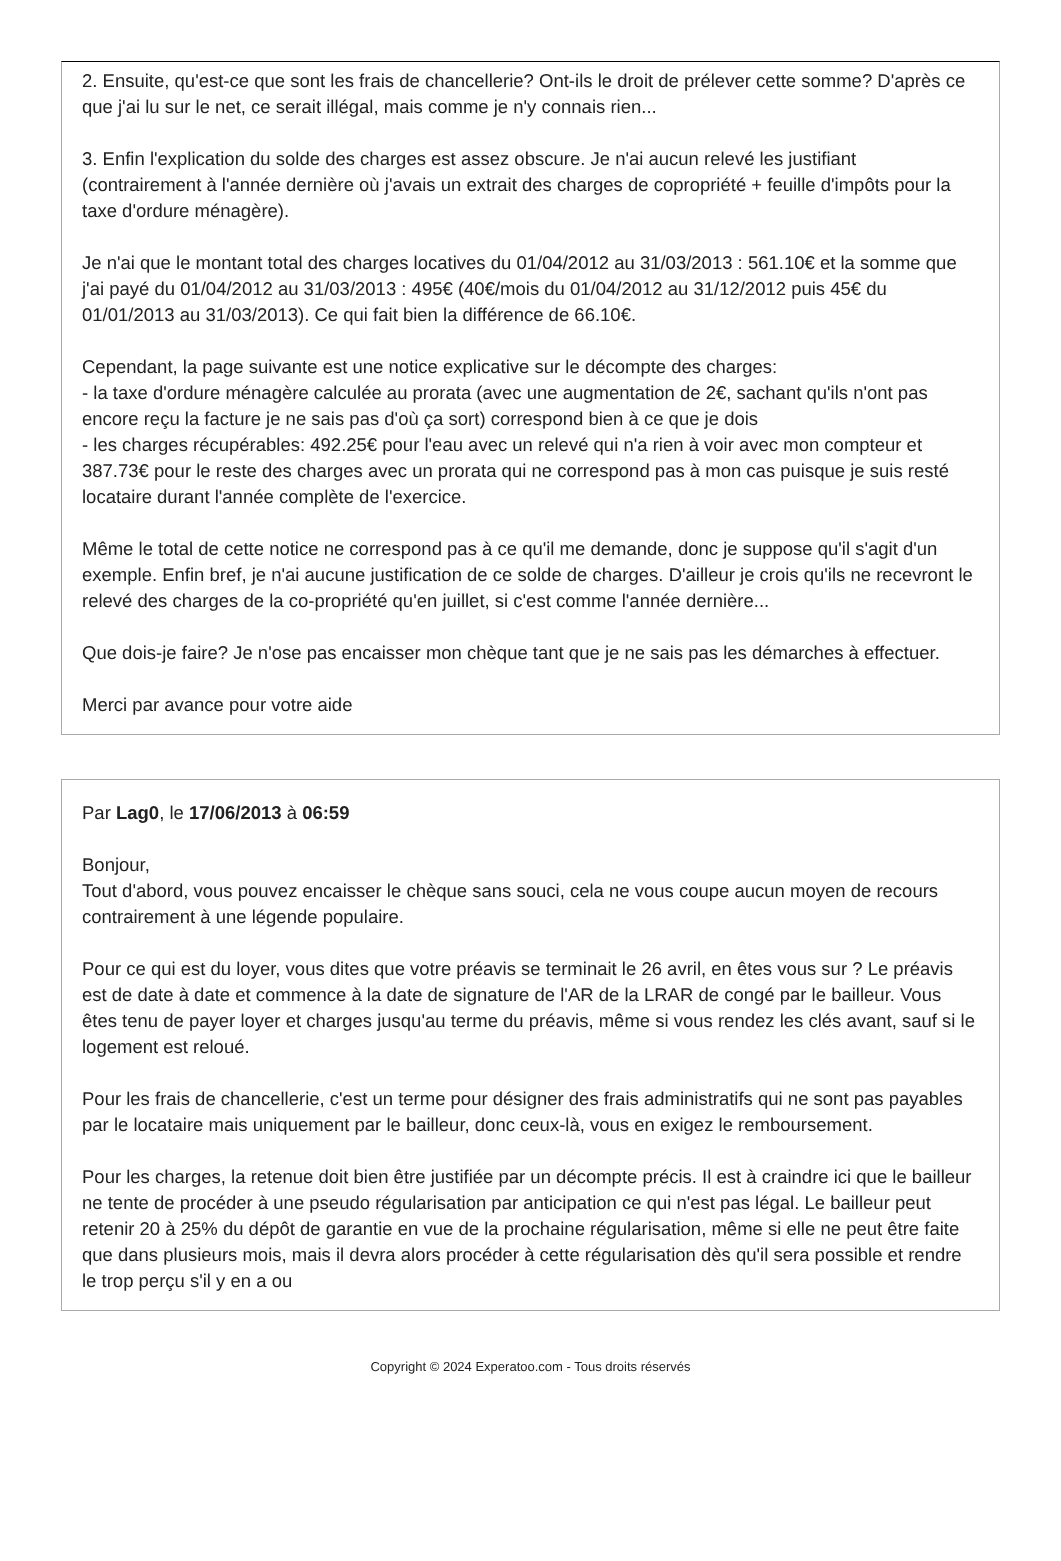2. Ensuite, qu'est-ce que sont les frais de chancellerie? Ont-ils le droit de prélever cette somme? D'après ce que j'ai lu sur le net, ce serait illégal, mais comme je n'y connais rien...
3. Enfin l'explication du solde des charges est assez obscure. Je n'ai aucun relevé les justifiant (contrairement à l'année dernière où j'avais un extrait des charges de copropriété + feuille d'impôts pour la taxe d'ordure ménagère).
Je n'ai que le montant total des charges locatives du 01/04/2012 au 31/03/2013 : 561.10€ et la somme que j'ai payé du 01/04/2012 au 31/03/2013 : 495€ (40€/mois du 01/04/2012 au 31/12/2012 puis 45€ du 01/01/2013 au 31/03/2013). Ce qui fait bien la différence de 66.10€.
Cependant, la page suivante est une notice explicative sur le décompte des charges:
- la taxe d'ordure ménagère calculée au prorata (avec une augmentation de 2€, sachant qu'ils n'ont pas encore reçu la facture je ne sais pas d'où ça sort) correspond bien à ce que je dois
- les charges récupérables: 492.25€ pour l'eau avec un relevé qui n'a rien à voir avec mon compteur et 387.73€ pour le reste des charges avec un prorata qui ne correspond pas à mon cas puisque je suis resté locataire durant l'année complète de l'exercice.
Même le total de cette notice ne correspond pas à ce qu'il me demande, donc je suppose qu'il s'agit d'un exemple. Enfin bref, je n'ai aucune justification de ce solde de charges. D'ailleur je crois qu'ils ne recevront le relevé des charges de la co-propriété qu'en juillet, si c'est comme l'année dernière...
Que dois-je faire? Je n'ose pas encaisser mon chèque tant que je ne sais pas les démarches à effectuer.
Merci par avance pour votre aide
Par Lag0, le 17/06/2013 à 06:59
Bonjour,
Tout d'abord, vous pouvez encaisser le chèque sans souci, cela ne vous coupe aucun moyen de recours contrairement à une légende populaire.
Pour ce qui est du loyer, vous dites que votre préavis se terminait le 26 avril, en êtes vous sur ? Le préavis est de date à date et commence à la date de signature de l'AR de la LRAR de congé par le bailleur. Vous êtes tenu de payer loyer et charges jusqu'au terme du préavis, même si vous rendez les clés avant, sauf si le logement est reloué.
Pour les frais de chancellerie, c'est un terme pour désigner des frais administratifs qui ne sont pas payables par le locataire mais uniquement par le bailleur, donc ceux-là, vous en exigez le remboursement.
Pour les charges, la retenue doit bien être justifiée par un décompte précis. Il est à craindre ici que le bailleur ne tente de procéder à une pseudo régularisation par anticipation ce qui n'est pas légal. Le bailleur peut retenir 20 à 25% du dépôt de garantie en vue de la prochaine régularisation, même si elle ne peut être faite que dans plusieurs mois, mais il devra alors procéder à cette régularisation dès qu'il sera possible et rendre le trop perçu s'il y en a ou
Copyright © 2024 Experatoo.com - Tous droits réservés